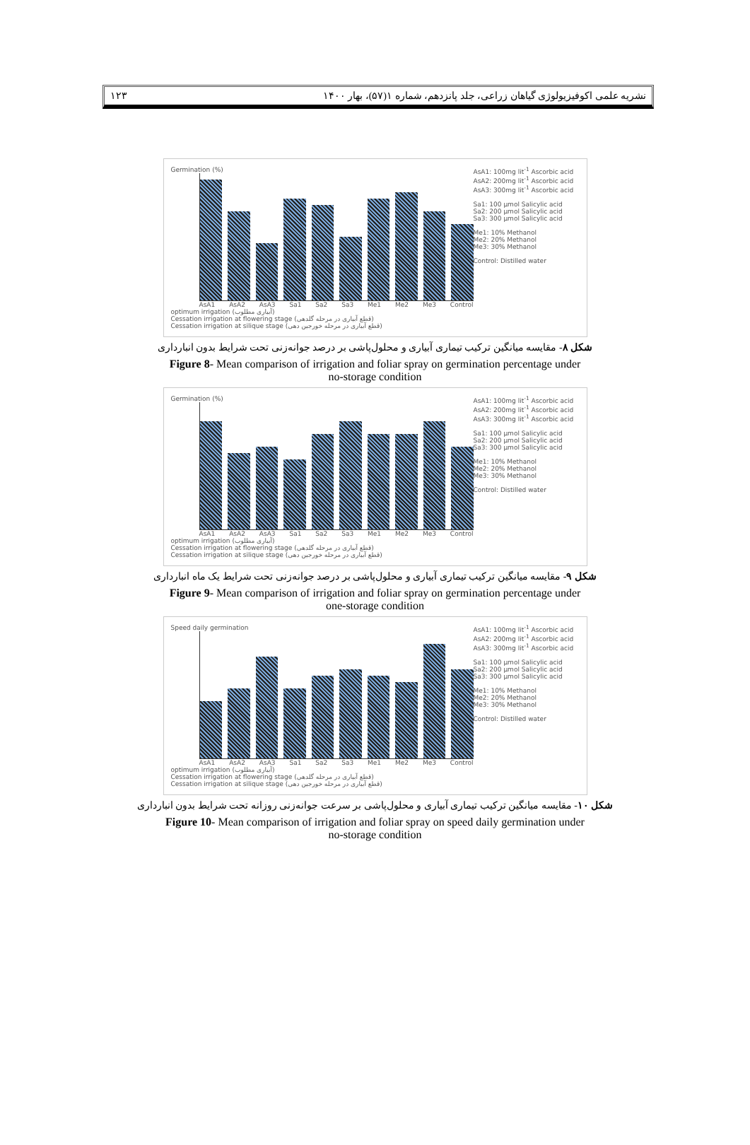۱۲۳ نشریه علمی اکوفیزیولوژی گیاهان زراعی، جلد پانزدهم، شماره ۱(۵۷)، بهار ۱۴۰۰
Germination (%)
AsA1 AsA2 AsA3 Sa1 Sa2 Sa3 Me1 Me2 Me3 Control
optimum irrigation (آبیاری مطلوب)
Cessation irrigation at flowering stage (قطع آبیاری در مرحله گلدهی)
Cessation irrigation at silique stage (قطع آبیاری در مرحله خورجین دهی)
AsA1: 100mg lit<sup>-1</sup> Ascorbic acid
AsA2: 200mg lit<sup>-1</sup> Ascorbic acid
AsA3: 300mg lit<sup>-1</sup> Ascorbic acid
Sa1: 100 µmol Salicylic acid
Sa2: 200 µmol Salicylic acid
Sa3: 300 µmol Salicylic acid
Me1: 10% Methanol
Me2: 20% Methanol
Me3: 30% Methanol
Control: Distilled water
شکل ۸- مقایسه میانگین ترکیب تیماری آبیاری و محلول‌پاشی بر درصد جوانه‌زنی تحت شرایط بدون انبارداری
Figure 8- Mean comparison of irrigation and foliar spray on germination percentage under
no-storage condition
Germination (%)
AsA1 AsA2 AsA3 Sa1 Sa2 Sa3 Me1 Me2 Me3 Control
optimum irrigation (آبیاری مطلوب)
Cessation irrigation at flowering stage (قطع آبیاری در مرحله گلدهی)
Cessation irrigation at silique stage (قطع آبیاری در مرحله خورجین دهی)
AsA1: 100mg lit<sup>-1</sup> Ascorbic acid
AsA2: 200mg lit<sup>-1</sup> Ascorbic acid
AsA3: 300mg lit<sup>-1</sup> Ascorbic acid
Sa1: 100 µmol Salicylic acid
Sa2: 200 µmol Salicylic acid
Sa3: 300 µmol Salicylic acid
Me1: 10% Methanol
Me2: 20% Methanol
Me3: 30% Methanol
Control: Distilled water
شکل ۹- مقایسه میانگین ترکیب تیماری آبیاری و محلول‌پاشی بر درصد جوانه‌زنی تحت شرایط یک ماه انبارداری
Figure 9- Mean comparison of irrigation and foliar spray on germination percentage under
one-storage condition
Speed daily germination
AsA1 AsA2 AsA3 Sa1 Sa2 Sa3 Me1 Me2 Me3 Control
optimum irrigation (آبیاری مطلوب)
Cessation irrigation at flowering stage (قطع آبیاری در مرحله گلدهی)
Cessation irrigation at silique stage (قطع آبیاری در مرحله خورجین دهی)
AsA1: 100mg lit<sup>-1</sup> Ascorbic acid
AsA2: 200mg lit<sup>-1</sup> Ascorbic acid
AsA3: 300mg lit<sup>-1</sup> Ascorbic acid
Sa1: 100 µmol Salicylic acid
Sa2: 200 µmol Salicylic acid
Sa3: 300 µmol Salicylic acid
Me1: 10% Methanol
Me2: 20% Methanol
Me3: 30% Methanol
Control: Distilled water
شکل ۱۰- مقایسه میانگین ترکیب تیماری آبیاری و محلول‌پاشی بر سرعت جوانه‌زنی روزانه تحت شرایط بدون انبارداری
Figure 10- Mean comparison of irrigation and foliar spray on speed daily germination under
no-storage condition